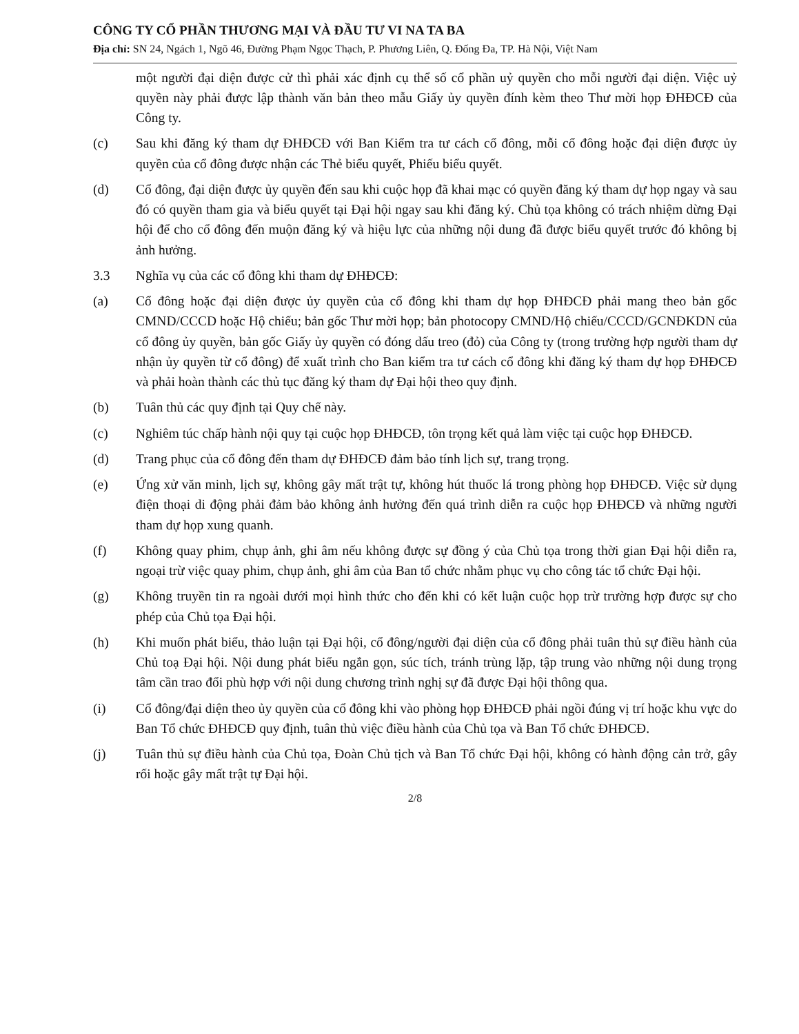CÔNG TY CỔ PHẦN THƯƠNG MẠI VÀ ĐẦU TƯ VI NA TA BA
Địa chỉ: SN 24, Ngách 1, Ngõ 46, Đường Phạm Ngọc Thạch, P. Phương Liên, Q. Đống Đa, TP. Hà Nội, Việt Nam
một người đại diện được cử thì phải xác định cụ thể số cổ phần uỷ quyền cho mỗi người đại diện. Việc uỷ quyền này phải được lập thành văn bản theo mẫu Giấy ủy quyền đính kèm theo Thư mời họp ĐHĐCĐ của Công ty.
(c) Sau khi đăng ký tham dự ĐHĐCĐ với Ban Kiểm tra tư cách cổ đông, mỗi cổ đông hoặc đại diện được ủy quyền của cổ đông được nhận các Thẻ biểu quyết, Phiếu biểu quyết.
(d) Cổ đông, đại diện được ủy quyền đến sau khi cuộc họp đã khai mạc có quyền đăng ký tham dự họp ngay và sau đó có quyền tham gia và biểu quyết tại Đại hội ngay sau khi đăng ký. Chủ tọa không có trách nhiệm dừng Đại hội để cho cổ đông đến muộn đăng ký và hiệu lực của những nội dung đã được biểu quyết trước đó không bị ảnh hưởng.
3.3 Nghĩa vụ của các cổ đông khi tham dự ĐHĐCĐ:
(a) Cổ đông hoặc đại diện được ủy quyền của cổ đông khi tham dự họp ĐHĐCĐ phải mang theo bản gốc CMND/CCCD hoặc Hộ chiếu; bản gốc Thư mời họp; bản photocopy CMND/Hộ chiếu/CCCD/GCNĐKDN của cổ đông ủy quyền, bản gốc Giấy ủy quyền có đóng dấu treo (đỏ) của Công ty (trong trường hợp người tham dự nhận ủy quyền từ cổ đông) để xuất trình cho Ban kiểm tra tư cách cổ đông khi đăng ký tham dự họp ĐHĐCĐ và phải hoàn thành các thủ tục đăng ký tham dự Đại hội theo quy định.
(b) Tuân thủ các quy định tại Quy chế này.
(c) Nghiêm túc chấp hành nội quy tại cuộc họp ĐHĐCĐ, tôn trọng kết quả làm việc tại cuộc họp ĐHĐCĐ.
(d) Trang phục của cổ đông đến tham dự ĐHĐCĐ đảm bảo tính lịch sự, trang trọng.
(e) Ứng xử văn minh, lịch sự, không gây mất trật tự, không hút thuốc lá trong phòng họp ĐHĐCĐ. Việc sử dụng điện thoại di động phải đảm bảo không ảnh hưởng đến quá trình diễn ra cuộc họp ĐHĐCĐ và những người tham dự họp xung quanh.
(f) Không quay phim, chụp ảnh, ghi âm nếu không được sự đồng ý của Chủ tọa trong thời gian Đại hội diễn ra, ngoại trừ việc quay phim, chụp ảnh, ghi âm của Ban tổ chức nhằm phục vụ cho công tác tổ chức Đại hội.
(g) Không truyền tin ra ngoài dưới mọi hình thức cho đến khi có kết luận cuộc họp trừ trường hợp được sự cho phép của Chủ tọa Đại hội.
(h) Khi muốn phát biểu, thảo luận tại Đại hội, cổ đông/người đại diện của cổ đông phải tuân thủ sự điều hành của Chủ toạ Đại hội. Nội dung phát biểu ngắn gọn, súc tích, tránh trùng lặp, tập trung vào những nội dung trọng tâm cần trao đổi phù hợp với nội dung chương trình nghị sự đã được Đại hội thông qua.
(i) Cổ đông/đại diện theo ủy quyền của cổ đông khi vào phòng họp ĐHĐCĐ phải ngồi đúng vị trí hoặc khu vực do Ban Tổ chức ĐHĐCĐ quy định, tuân thủ việc điều hành của Chủ tọa và Ban Tổ chức ĐHĐCĐ.
(j) Tuân thủ sự điều hành của Chủ tọa, Đoàn Chủ tịch và Ban Tổ chức Đại hội, không có hành động cản trở, gây rối hoặc gây mất trật tự Đại hội.
2/8